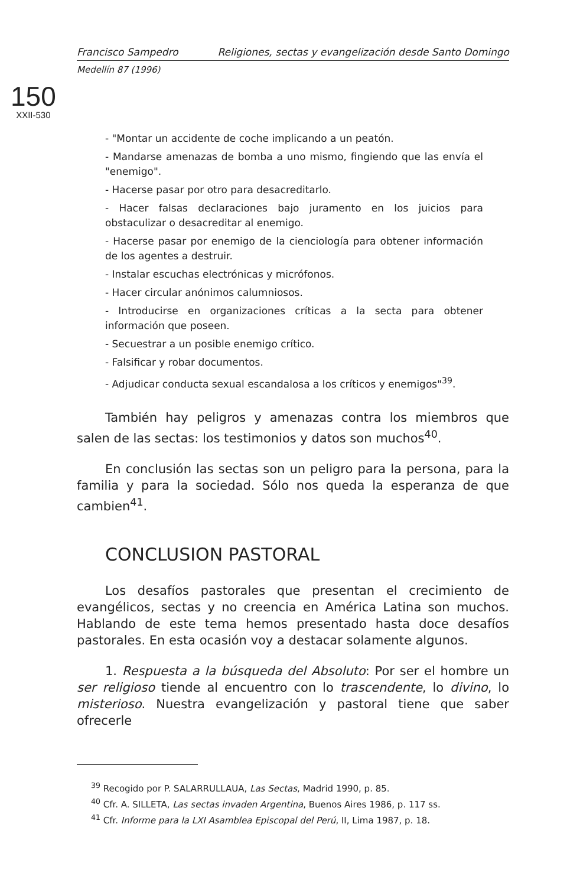Francisco Sampedro Religiones, sectas y evangelización desde Santo Domingo
Medellín 87 (1996)
150
XXII-530
- "Montar un accidente de coche implicando a un peatón.
- Mandarse amenazas de bomba a uno mismo, fingiendo que las envía el "enemigo".
- Hacerse pasar por otro para desacreditarlo.
- Hacer falsas declaraciones bajo juramento en los juicios para obstaculizar o desacreditar al enemigo.
- Hacerse pasar por enemigo de la cienciología para obtener información de los agentes a destruir.
- Instalar escuchas electrónicas y micrófonos.
- Hacer circular anónimos calumniosos.
- Introducirse en organizaciones críticas a la secta para obtener información que poseen.
- Secuestrar a un posible enemigo crítico.
- Falsificar y robar documentos.
- Adjudicar conducta sexual escandalosa a los críticos y enemigos"<sup>39</sup>.
También hay peligros y amenazas contra los miembros que salen de las sectas: los testimonios y datos son muchos<sup>40</sup>.
En conclusión las sectas son un peligro para la persona, para la familia y para la sociedad. Sólo nos queda la esperanza de que cambien<sup>41</sup>.
CONCLUSION PASTORAL
Los desafíos pastorales que presentan el crecimiento de evangélicos, sectas y no creencia en América Latina son muchos. Hablando de este tema hemos presentado hasta doce desafíos pastorales. En esta ocasión voy a destacar solamente algunos.
1. Respuesta a la búsqueda del Absoluto: Por ser el hombre un ser religioso tiende al encuentro con lo trascendente, lo divino, lo misterioso. Nuestra evangelización y pastoral tiene que saber ofrecerle
<sup>39</sup> Recogido por P. SALARRULLAUA, Las Sectas, Madrid 1990, p. 85.
<sup>40</sup> Cfr. A. SILLETA, Las sectas invaden Argentina, Buenos Aires 1986, p. 117 ss.
<sup>41</sup> Cfr. Informe para la LXI Asamblea Episcopal del Perú, II, Lima 1987, p. 18.